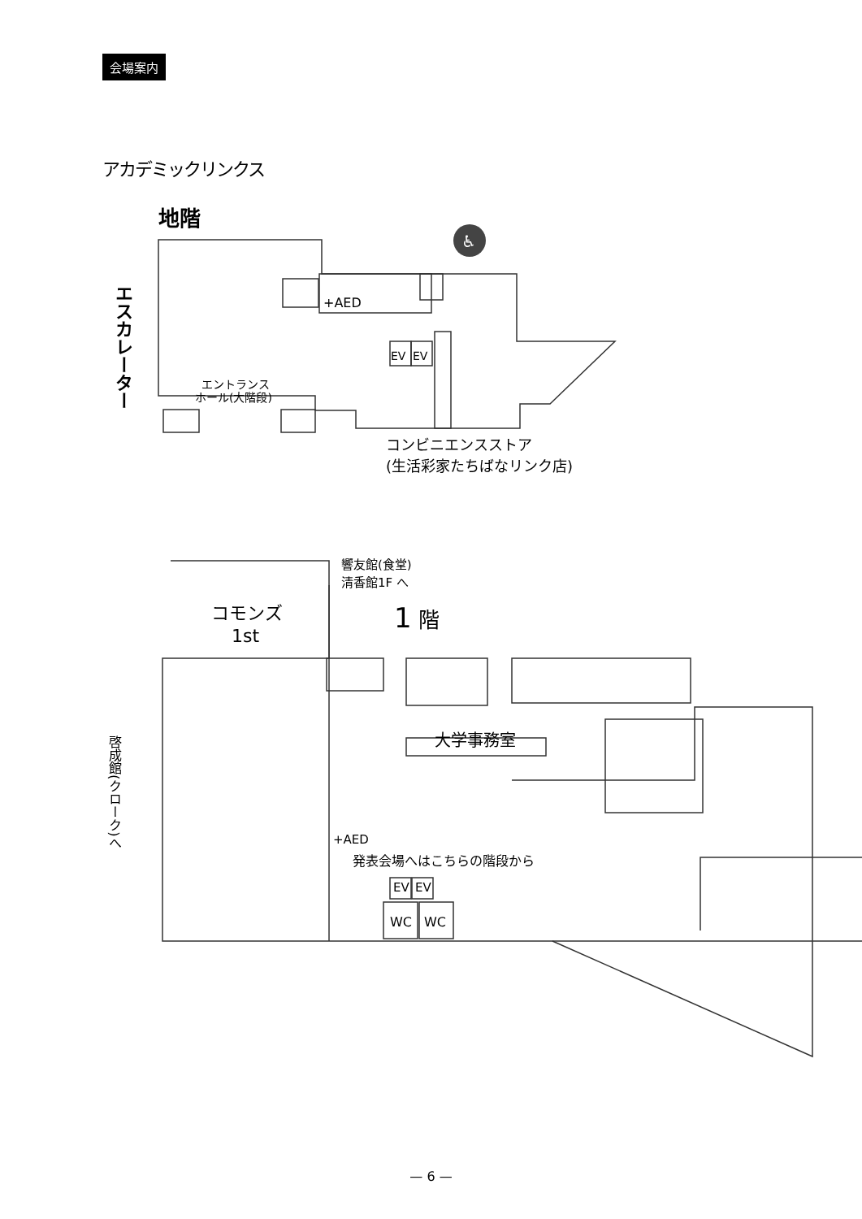会場案内
アカデミックリンクス
地階
エスカレーター
エントランス
ホール(大階段)
+AED
EV
EV
♿
コンビニエンスストア
(生活彩家たちばなリンク店)
響友館(食堂)
清香館1F へ
1
階
コモンズ
1st
大学事務室
+AED
発表会場へはこちらの階段から
EV
EV
WC
WC
啓成館(クローク)へ
— 6 —